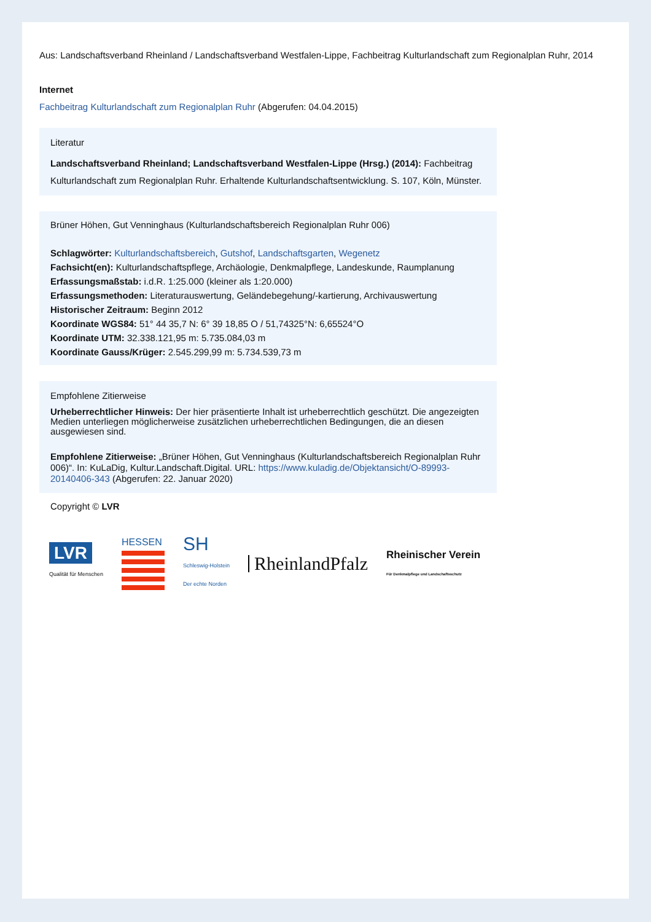Aus: Landschaftsverband Rheinland / Landschaftsverband Westfalen-Lippe, Fachbeitrag Kulturlandschaft zum Regionalplan Ruhr, 2014
Internet
Fachbeitrag Kulturlandschaft zum Regionalplan Ruhr (Abgerufen: 04.04.2015)
Literatur
Landschaftsverband Rheinland; Landschaftsverband Westfalen-Lippe (Hrsg.) (2014): Fachbeitrag Kulturlandschaft zum Regionalplan Ruhr. Erhaltende Kulturlandschaftsentwicklung. S. 107, Köln, Münster.
Brüner Höhen, Gut Venninghaus (Kulturlandschaftsbereich Regionalplan Ruhr 006)
Schlagwörter: Kulturlandschaftsbereich, Gutshof, Landschaftsgarten, Wegenetz
Fachsicht(en): Kulturlandschaftspflege, Archäologie, Denkmalpflege, Landeskunde, Raumplanung
Erfassungsmaßstab: i.d.R. 1:25.000 (kleiner als 1:20.000)
Erfassungsmethoden: Literaturauswertung, Geländebegehung/-kartierung, Archivauswertung
Historischer Zeitraum: Beginn 2012
Koordinate WGS84: 51° 44 35,7 N: 6° 39 18,85 O / 51,74325°N: 6,65524°O
Koordinate UTM: 32.338.121,95 m: 5.735.084,03 m
Koordinate Gauss/Krüger: 2.545.299,99 m: 5.734.539,73 m
Empfohlene Zitierweise
Urheberrechtlicher Hinweis: Der hier präsentierte Inhalt ist urheberrechtlich geschützt. Die angezeigten Medien unterliegen möglicherweise zusätzlichen urheberrechtlichen Bedingungen, die an diesen ausgewiesen sind.
Empfohlene Zitierweise: „Brüner Höhen, Gut Venninghaus (Kulturlandschaftsbereich Regionalplan Ruhr 006)“. In: KuLaDig, Kultur.Landschaft.Digital. URL: https://www.kuladig.de/Objektansicht/O-89993-20140406-343 (Abgerufen: 22. Januar 2020)
Copyright © LVR
LVR
Qualität für Menschen
HESSEN
SH
Schleswig-Holstein
Der echte Norden
RheinlandPfalz
Rheinischer Verein
Für Denkmalpflege und Landschaftsschutz